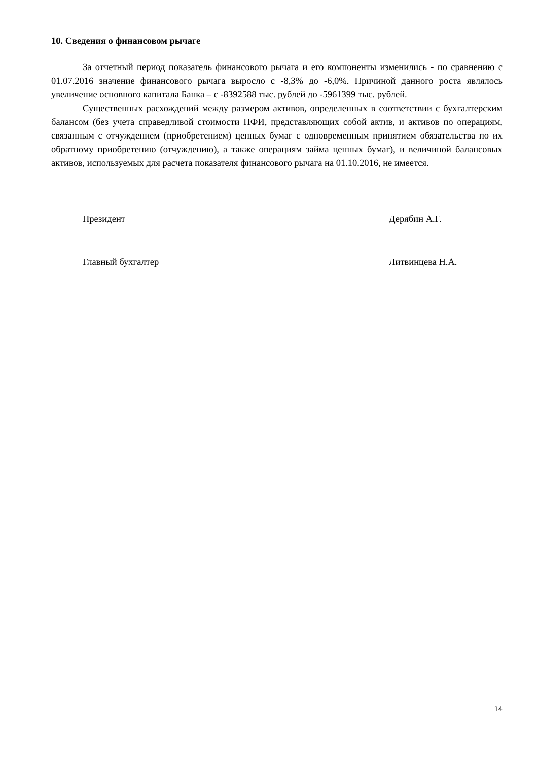10. Сведения о финансовом рычаге
За отчетный период показатель финансового рычага и его компоненты изменились - по сравнению с 01.07.2016 значение финансового рычага выросло с -8,3% до -6,0%. Причиной данного роста являлось увеличение основного капитала Банка – с -8392588 тыс. рублей до -5961399 тыс. рублей.
Существенных расхождений между размером активов, определенных в соответствии с бухгалтерским балансом (без учета справедливой стоимости ПФИ, представляющих собой актив, и активов по операциям, связанным с отчуждением (приобретением) ценных бумаг с одновременным принятием обязательства по их обратному приобретению (отчуждению), а также операциям займа ценных бумаг), и величиной балансовых активов, используемых для расчета показателя финансового рычага на 01.10.2016, не имеется.
Президент Дерябин А.Г.
Главный бухгалтер Литвинцева Н.А.
14